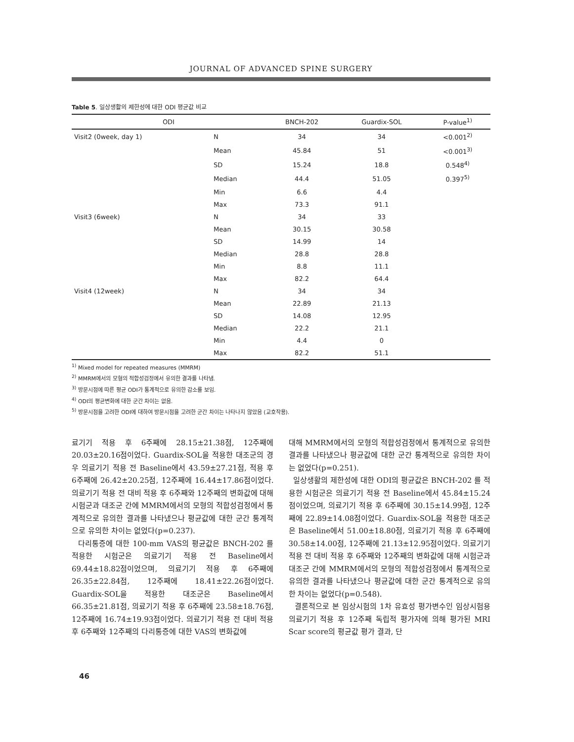JOURNAL OF ADVANCED SPINE SURGERY
Table 5. 일상생활의 제한성에 대한 ODI 평균값 비교
| ODI | | BNCH-202 | Guardix-SOL | P-value<sup>1)</sup> |
| --- | --- | --- | --- | --- |
| Visit2 (0week, day 1) | N | 34 | 34 | <0.001<sup>2)</sup> |
| | Mean | 45.84 | 51 | <0.001<sup>3)</sup> |
| | SD | 15.24 | 18.8 | 0.548<sup>4)</sup> |
| | Median | 44.4 | 51.05 | 0.397<sup>5)</sup> |
| | Min | 6.6 | 4.4 | |
| | Max | 73.3 | 91.1 | |
| Visit3 (6week) | N | 34 | 33 | |
| | Mean | 30.15 | 30.58 | |
| | SD | 14.99 | 14 | |
| | Median | 28.8 | 28.8 | |
| | Min | 8.8 | 11.1 | |
| | Max | 82.2 | 64.4 | |
| Visit4 (12week) | N | 34 | 34 | |
| | Mean | 22.89 | 21.13 | |
| | SD | 14.08 | 12.95 | |
| | Median | 22.2 | 21.1 | |
| | Min | 4.4 | 0 | |
| | Max | 82.2 | 51.1 | |
<sup>1)</sup> Mixed model for repeated measures (MMRM)
<sup>2)</sup> MMRM에서의 모형의 적합성검정에서 유의한 결과를 나타냄.
<sup>3)</sup> 방문시점에 따른 평균 ODI가 통계적으로 유의한 감소를 보임.
<sup>4)</sup> ODI의 평균변화에 대한 군간 차이는 없음.
<sup>5)</sup> 방문시점을 고려한 ODI에 대하여 방문시점을 고려한 군간 차이는 나타나지 않았음 (교호작용).
료기기 적용 후 6주째에 28.15±21.38점, 12주째에 20.03±20.16점이었다. Guardix-SOL을 적용한 대조군의 경우 의료기기 적용 전 Baseline에서 43.59±27.21점, 적용 후 6주째에 26.42±20.25점, 12주째에 16.44±17.86점이었다. 의료기기 적용 전 대비 적용 후 6주째와 12주째의 변화값에 대해 시험군과 대조군 간에 MMRM에서의 모형의 적합성검정에서 통계적으로 유의한 결과를 나타냈으나 평균값에 대한 군간 통계적으로 유의한 차이는 없었다(p=0.237).
다리통증에 대한 100-mm VAS의 평균값은 BNCH-202 를 적용한 시험군은 의료기기 적용 전 Baseline에서 69.44±18.82점이었으며, 의료기기 적용 후 6주째에 26.35±22.84점, 12주째에 18.41±22.26점이었다. Guardix-SOL을 적용한 대조군은 Baseline에서 66.35±21.81점, 의료기기 적용 후 6주째에 23.58±18.76점, 12주째에 16.74±19.93점이었다. 의료기기 적용 전 대비 적용 후 6주째와 12주째의 다리통증에 대한 VAS의 변화값에
대해 MMRM에서의 모형의 적합성검정에서 통계적으로 유의한 결과를 나타냈으나 평균값에 대한 군간 통계적으로 유의한 차이는 없었다(p=0.251).
일상생활의 제한성에 대한 ODI의 평균값은 BNCH-202 를 적용한 시험군은 의료기기 적용 전 Baseline에서 45.84±15.24점이었으며, 의료기기 적용 후 6주째에 30.15±14.99점, 12주째에 22.89±14.08점이었다. Guardix-SOL을 적용한 대조군은 Baseline에서 51.00±18.80점, 의료기기 적용 후 6주째에 30.58±14.00점, 12주째에 21.13±12.95점이었다. 의료기기 적용 전 대비 적용 후 6주째와 12주째의 변화값에 대해 시험군과 대조군 간에 MMRM에서의 모형의 적합성검정에서 통계적으로 유의한 결과를 나타냈으나 평균값에 대한 군간 통계적으로 유의한 차이는 없었다(p=0.548).
결론적으로 본 임상시험의 1차 유효성 평가변수인 임상시험용 의료기기 적용 후 12주째 독립적 평가자에 의해 평가된 MRI Scar score의 평균값 평가 결과, 단
46